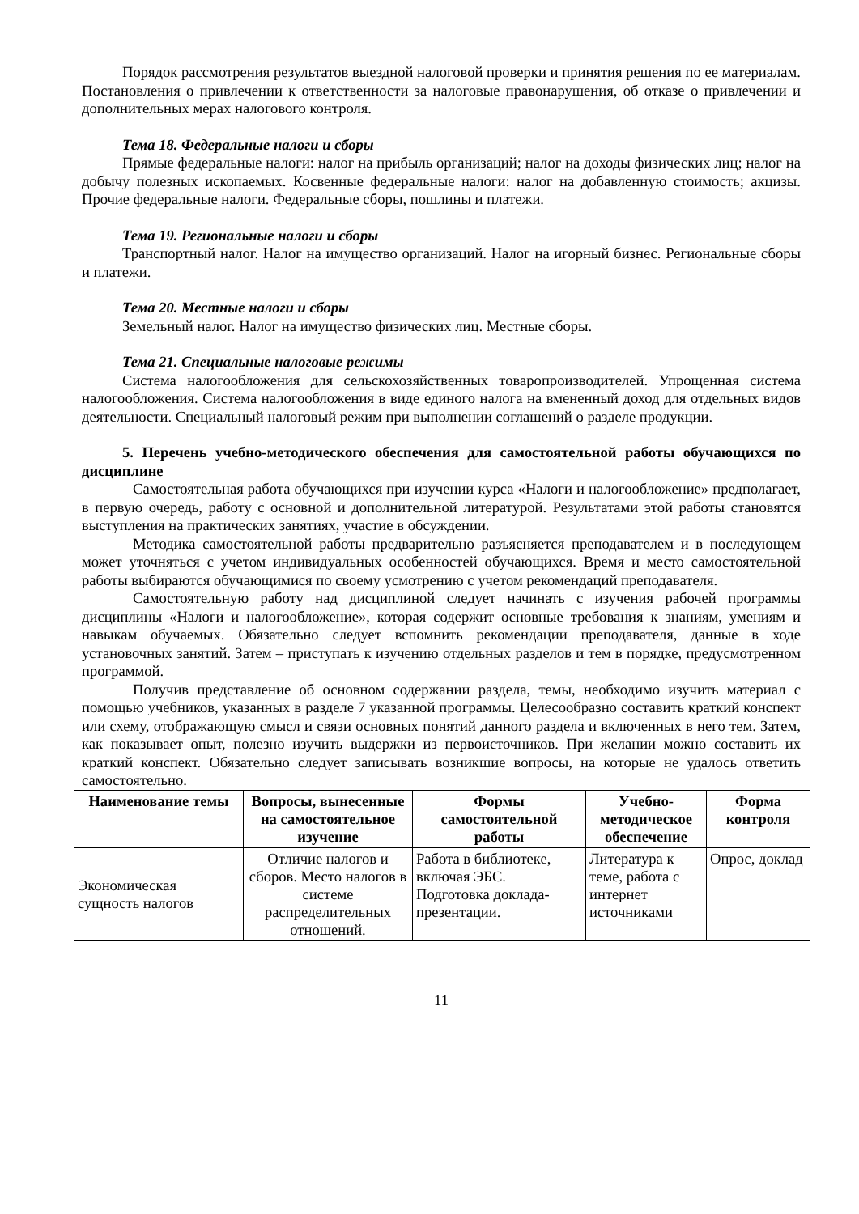Порядок рассмотрения результатов выездной налоговой проверки и принятия решения по ее материалам. Постановления о привлечении к ответственности за налоговые правонарушения, об отказе о привлечении и дополнительных мерах налогового контроля.
Тема 18. Федеральные налоги и сборы
Прямые федеральные налоги: налог на прибыль организаций; налог на доходы физических лиц; налог на добычу полезных ископаемых. Косвенные федеральные налоги: налог на добавленную стоимость; акцизы. Прочие федеральные налоги. Федеральные сборы, пошлины и платежи.
Тема 19. Региональные налоги и сборы
Транспортный налог. Налог на имущество организаций. Налог на игорный бизнес. Региональные сборы и платежи.
Тема 20. Местные налоги и сборы
Земельный налог. Налог на имущество физических лиц. Местные сборы.
Тема 21. Специальные налоговые режимы
Система налогообложения для сельскохозяйственных товаропроизводителей. Упрощенная система налогообложения. Система налогообложения в виде единого налога на вмененный доход для отдельных видов деятельности. Специальный налоговый режим при выполнении соглашений о разделе продукции.
5. Перечень учебно-методического обеспечения для самостоятельной работы обучающихся по дисциплине
Самостоятельная работа обучающихся при изучении курса «Налоги и налогообложение» предполагает, в первую очередь, работу с основной и дополнительной литературой. Результатами этой работы становятся выступления на практических занятиях, участие в обсуждении.
Методика самостоятельной работы предварительно разъясняется преподавателем и в последующем может уточняться с учетом индивидуальных особенностей обучающихся. Время и место самостоятельной работы выбираются обучающимися по своему усмотрению с учетом рекомендаций преподавателя.
Самостоятельную работу над дисциплиной следует начинать с изучения рабочей программы дисциплины «Налоги и налогообложение», которая содержит основные требования к знаниям, умениям и навыкам обучаемых. Обязательно следует вспомнить рекомендации преподавателя, данные в ходе установочных занятий. Затем – приступать к изучению отдельных разделов и тем в порядке, предусмотренном программой.
Получив представление об основном содержании раздела, темы, необходимо изучить материал с помощью учебников, указанных в разделе 7 указанной программы. Целесообразно составить краткий конспект или схему, отображающую смысл и связи основных понятий данного раздела и включенных в него тем. Затем, как показывает опыт, полезно изучить выдержки из первоисточников. При желании можно составить их краткий конспект. Обязательно следует записывать возникшие вопросы, на которые не удалось ответить самостоятельно.
| Наименование темы | Вопросы, вынесенные на самостоятельное изучение | Формы самостоятельной работы | Учебно-методическое обеспечение | Форма контроля |
| --- | --- | --- | --- | --- |
| Экономическая сущность налогов | Отличие налогов и сборов. Место налогов в системе распределительных отношений. | Работа в библиотеке, включая ЭБС. Подготовка доклада-презентации. | Литература к теме, работа с интернет источниками | Опрос, доклад |
11